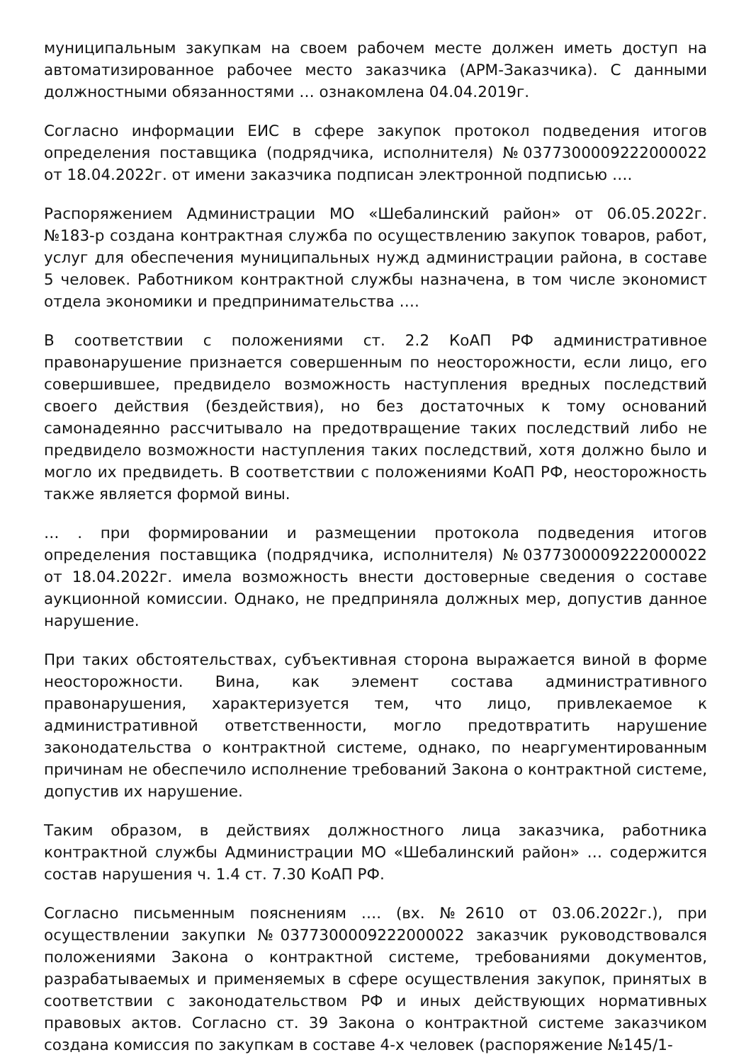муниципальным закупкам на своем рабочем месте должен иметь доступ на автоматизированное рабочее место заказчика (АРМ-Заказчика). С данными должностными обязанностями … ознакомлена 04.04.2019г.
Согласно информации ЕИС в сфере закупок протокол подведения итогов определения поставщика (подрядчика, исполнителя) №0377300009222000022 от 18.04.2022г. от имени заказчика подписан электронной подписью ….
Распоряжением Администрации МО «Шебалинский район» от 06.05.2022г. №183-р создана контрактная служба по осуществлению закупок товаров, работ, услуг для обеспечения муниципальных нужд администрации района, в составе 5 человек. Работником контрактной службы назначена, в том числе экономист отдела экономики и предпринимательства ….
В соответствии с положениями ст. 2.2 КоАП РФ административное правонарушение признается совершенным по неосторожности, если лицо, его совершившее, предвидело возможность наступления вредных последствий своего действия (бездействия), но без достаточных к тому оснований самонадеянно рассчитывало на предотвращение таких последствий либо не предвидело возможности наступления таких последствий, хотя должно было и могло их предвидеть. В соответствии с положениями КоАП РФ, неосторожность также является формой вины.
… . при формировании и размещении протокола подведения итогов определения поставщика (подрядчика, исполнителя) №0377300009222000022 от 18.04.2022г. имела возможность внести достоверные сведения о составе аукционной комиссии. Однако, не предприняла должных мер, допустив данное нарушение.
При таких обстоятельствах, субъективная сторона выражается виной в форме неосторожности. Вина, как элемент состава административного правонарушения, характеризуется тем, что лицо, привлекаемое к административной ответственности, могло предотвратить нарушение законодательства о контрактной системе, однако, по неаргументированным причинам не обеспечило исполнение требований Закона о контрактной системе, допустив их нарушение.
Таким образом, в действиях должностного лица заказчика, работника контрактной службы Администрации МО «Шебалинский район» … содержится состав нарушения ч. 1.4 ст. 7.30 КоАП РФ.
Согласно письменным пояснениям …. (вх. №2610 от 03.06.2022г.), при осуществлении закупки №0377300009222000022 заказчик руководствовался положениями Закона о контрактной системе, требованиями документов, разрабатываемых и применяемых в сфере осуществления закупок, принятых в соответствии с законодательством РФ и иных действующих нормативных правовых актов. Согласно ст. 39 Закона о контрактной системе заказчиком создана комиссия по закупкам в составе 4-х человек (распоряжение №145/1-